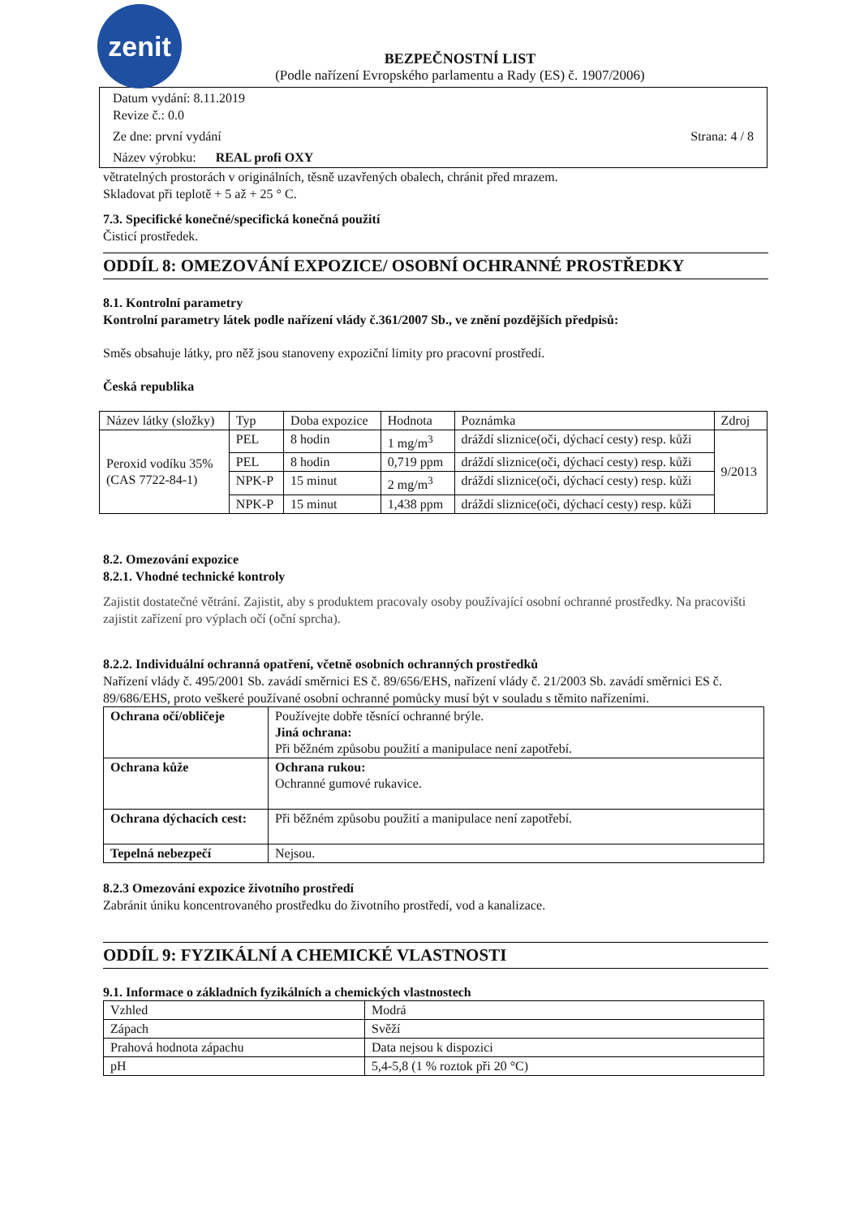zenit
BEZPEČNOSTNÍ LIST
(Podle nařízení Evropského parlamentu a Rady (ES) č. 1907/2006)
Datum vydání: 8.11.2019
Revize č.: 0.0
Ze dne: první vydání Strana: 4 / 8
Název výrobku: REAL profi OXY
větratelných prostorách v originálních, těsně uzavřených obalech, chránit před mrazem.
Skladovat při teplotě + 5 až + 25 ° C.
7.3. Specifické konečné/specifická konečná použití
Čisticí prostředek.
ODDÍL 8: OMEZOVÁNÍ EXPOZICE/ OSOBNÍ OCHRANNÉ PROSTŘEDKY
8.1. Kontrolní parametry
Kontrolní parametry látek podle nařízení vlády č.361/2007 Sb., ve znění pozdějších předpisů:
Směs obsahuje látky, pro něž jsou stanoveny expoziční limity pro pracovní prostředí.
Česká republika
| Název látky (složky) | Typ | Doba expozice | Hodnota | Poznámka | Zdroj |
| --- | --- | --- | --- | --- | --- |
| Peroxid vodíku 35% (CAS 7722-84-1) | PEL | 8 hodin | 1 mg/m<sup>3</sup> | dráždí sliznice(oči, dýchací cesty) resp. kůži | 9/2013 |
| | PEL | 8 hodin | 0,719 ppm | dráždí sliznice(oči, dýchací cesty) resp. kůži | |
| | NPK-P | 15 minut | 2 mg/m<sup>3</sup> | dráždí sliznice(oči, dýchací cesty) resp. kůži | |
| | NPK-P | 15 minut | 1,438 ppm | dráždí sliznice(oči, dýchací cesty) resp. kůži | |
8.2. Omezování expozice
8.2.1. Vhodné technické kontroly
Zajistit dostatečné větrání. Zajistit, aby s produktem pracovaly osoby používající osobní ochranné prostředky. Na pracovišti zajistit zařízení pro výplach očí (oční sprcha).
8.2.2. Individuální ochranná opatření, včetně osobních ochranných prostředků
Nařízení vlády č. 495/2001 Sb. zavádí směrnici ES č. 89/656/EHS, nařízení vlády č. 21/2003 Sb. zavádí směrnici ES č. 89/686/EHS, proto veškeré používané osobní ochranné pomůcky musí být v souladu s těmito nařízeními.
| Ochrana očí/obličeje | Používejte dobře těsnící ochranné brýle. Jiná ochrana: Při běžném způsobu použití a manipulace není zapotřebí. |
| Ochrana kůže | Ochrana rukou: Ochranné gumové rukavice. |
| Ochrana dýchacích cest: | Při běžném způsobu použití a manipulace není zapotřebí. |
| Tepelná nebezpečí | Nejsou. |
8.2.3 Omezování expozice životního prostředí
Zabránit úniku koncentrovaného prostředku do životního prostředí, vod a kanalizace.
ODDÍL 9: FYZIKÁLNÍ A CHEMICKÉ VLASTNOSTI
9.1. Informace o základních fyzikálních a chemických vlastnostech
| Vzhled | Modrá |
| Zápach | Svěží |
| Prahová hodnota zápachu | Data nejsou k dispozici |
| pH | 5,4-5,8 (1 % roztok při 20 °C) |